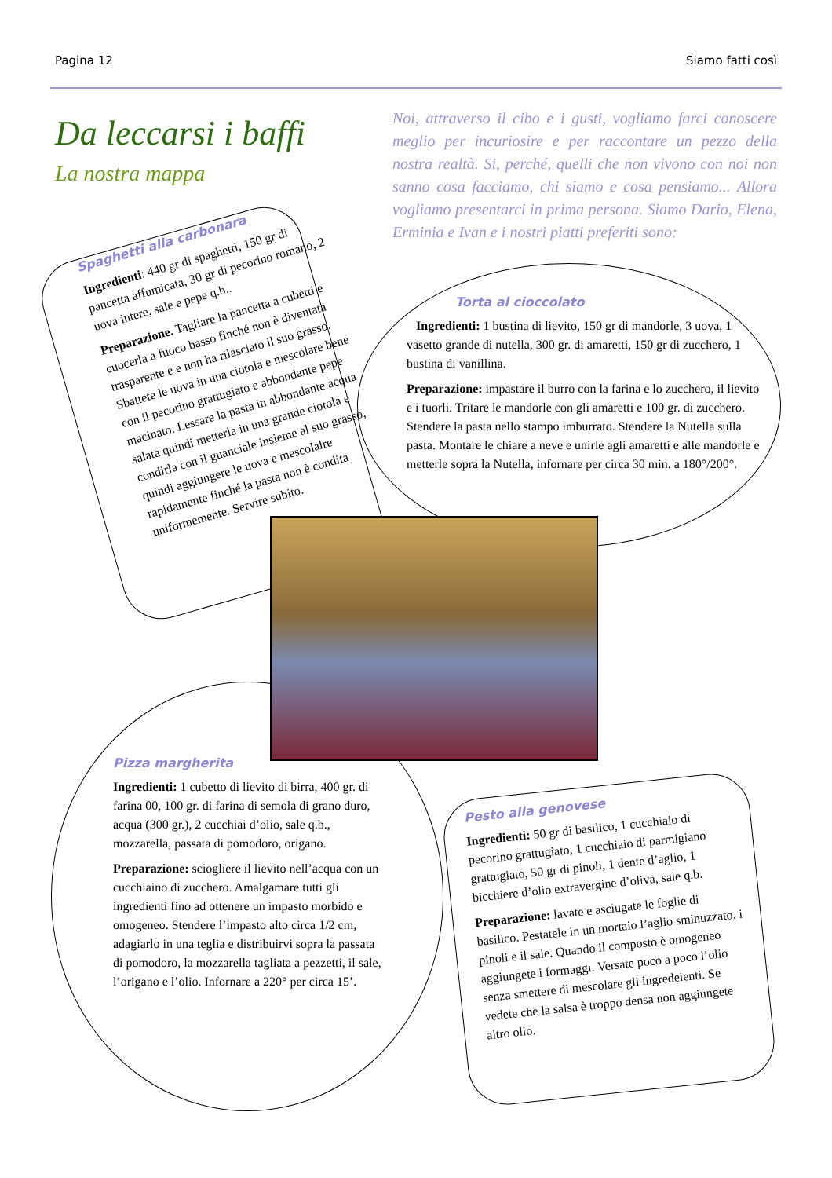Pagina 12 Siamo fatti così
Da leccarsi i baffi
La nostra mappa
Noi, attraverso il cibo e i gusti, vogliamo farci conoscere meglio per incuriosire e per raccontare un pezzo della nostra realtà. Si, perché, quelli che non vivono con noi non sanno cosa facciamo, chi siamo e cosa pensiamo... Allora vogliamo presentarci in prima persona. Siamo Dario, Elena, Erminia e Ivan e i nostri piatti preferiti sono:
Spaghetti alla carbonara
Ingredienti: 440 gr di spaghetti, 150 gr di pancetta affumicata, 30 gr di pecorino romano, 2 uova intere, sale e pepe q.b..
Preparazione. Tagliare la pancetta a cubetti e cuocerla a fuoco basso finché non è diventata trasparente e e non ha rilasciato il suo grasso. Sbattete le uova in una ciotola e mescolare bene con il pecorino grattugiato e abbondante pepe macinato. Lessare la pasta in abbondante acqua salata quindi metterla in una grande ciotola e condirla con il guanciale insieme al suo grasso, quindi aggiungere le uova e mescolalre rapidamente finché la pasta non è condita uniformemente. Servire subito.
Torta al cioccolato
Ingredienti: 1 bustina di lievito, 150 gr di mandorle, 3 uova, 1 vasetto grande di nutella, 300 gr. di amaretti, 150 gr di zucchero, 1 bustina di vanillina.
Preparazione: impastare il burro con la farina e lo zucchero, il lievito e i tuorli. Tritare le mandorle con gli amaretti e 100 gr. di zucchero. Stendere la pasta nello stampo imburrato. Stendere la Nutella sulla pasta. Montare le chiare a neve e unirle agli amaretti e alle mandorle e metterle sopra la Nutella, infornare per circa 30 min. a 180°/200°.
Pizza margherita
Ingredienti: 1 cubetto di lievito di birra, 400 gr. di farina 00, 100 gr. di farina di semola di grano duro, acqua (300 gr.), 2 cucchiai d’olio, sale q.b., mozzarella, passata di pomodoro, origano.
Preparazione: sciogliere il lievito nell’acqua con un cucchiaino di zucchero. Amalgamare tutti gli ingredienti fino ad ottenere un impasto morbido e omogeneo. Stendere l’impasto alto circa 1/2 cm, adagiarlo in una teglia e distribuirvi sopra la passata di pomodoro, la mozzarella tagliata a pezzetti, il sale, l’origano e l’olio. Infornare a 220° per circa 15’.
Pesto alla genovese
Ingredienti: 50 gr di basilico, 1 cucchiaio di pecorino grattugiato, 1 cucchiaio di parmigiano grattugiato, 50 gr di pinoli, 1 dente d’aglio, 1 bicchiere d’olio extravergine d’oliva, sale q.b.
Preparazione: lavate e asciugate le foglie di basilico. Pestatele in un mortaio l’aglio sminuzzato, i pinoli e il sale. Quando il composto è omogeneo aggiungete i formaggi. Versate poco a poco l’olio senza smettere di mescolare gli ingredeienti. Se vedete che la salsa è troppo densa non aggiungete altro olio.